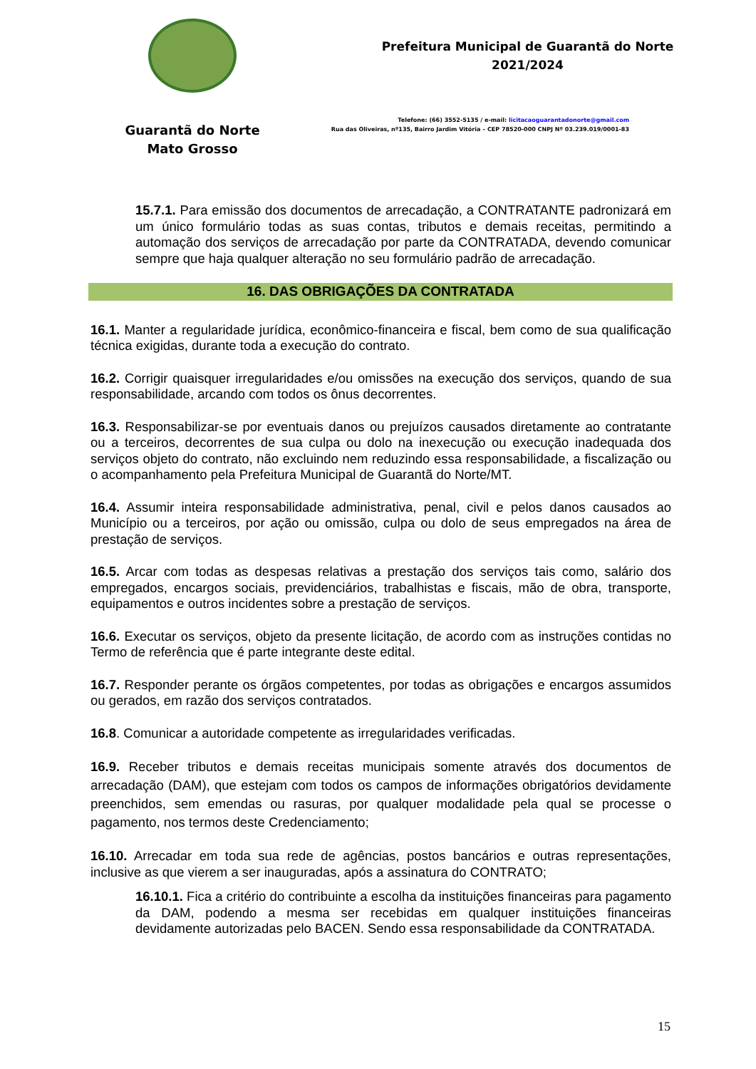Guarantã do Norte
Mato Grosso
Prefeitura Municipal de Guarantã do Norte
2021/2024
Telefone: (66) 3552-5135 / e-mail: licitacaoguarantadonorte@gmail.com
Rua das Oliveiras, nº135, Bairro Jardim Vitória – CEP 78520-000 CNPJ Nº 03.239.019/0001-83
15.7.1. Para emissão dos documentos de arrecadação, a CONTRATANTE padronizará em um único formulário todas as suas contas, tributos e demais receitas, permitindo a automação dos serviços de arrecadação por parte da CONTRATADA, devendo comunicar sempre que haja qualquer alteração no seu formulário padrão de arrecadação.
16. DAS OBRIGAÇÕES DA CONTRATADA
16.1. Manter a regularidade jurídica, econômico-financeira e fiscal, bem como de sua qualificação técnica exigidas, durante toda a execução do contrato.
16.2. Corrigir quaisquer irregularidades e/ou omissões na execução dos serviços, quando de sua responsabilidade, arcando com todos os ônus decorrentes.
16.3. Responsabilizar-se por eventuais danos ou prejuízos causados diretamente ao contratante ou a terceiros, decorrentes de sua culpa ou dolo na inexecução ou execução inadequada dos serviços objeto do contrato, não excluindo nem reduzindo essa responsabilidade, a fiscalização ou o acompanhamento pela Prefeitura Municipal de Guarantã do Norte/MT.
16.4. Assumir inteira responsabilidade administrativa, penal, civil e pelos danos causados ao Município ou a terceiros, por ação ou omissão, culpa ou dolo de seus empregados na área de prestação de serviços.
16.5. Arcar com todas as despesas relativas a prestação dos serviços tais como, salário dos empregados, encargos sociais, previdenciários, trabalhistas e fiscais, mão de obra, transporte, equipamentos e outros incidentes sobre a prestação de serviços.
16.6. Executar os serviços, objeto da presente licitação, de acordo com as instruções contidas no Termo de referência que é parte integrante deste edital.
16.7. Responder perante os órgãos competentes, por todas as obrigações e encargos assumidos ou gerados, em razão dos serviços contratados.
16.8. Comunicar a autoridade competente as irregularidades verificadas.
16.9. Receber tributos e demais receitas municipais somente através dos documentos de arrecadação (DAM), que estejam com todos os campos de informações obrigatórios devidamente preenchidos, sem emendas ou rasuras, por qualquer modalidade pela qual se processe o pagamento, nos termos deste Credenciamento;
16.10. Arrecadar em toda sua rede de agências, postos bancários e outras representações, inclusive as que vierem a ser inauguradas, após a assinatura do CONTRATO;
16.10.1. Fica a critério do contribuinte a escolha da instituições financeiras para pagamento da DAM, podendo a mesma ser recebidas em qualquer instituições financeiras devidamente autorizadas pelo BACEN. Sendo essa responsabilidade da CONTRATADA.
15